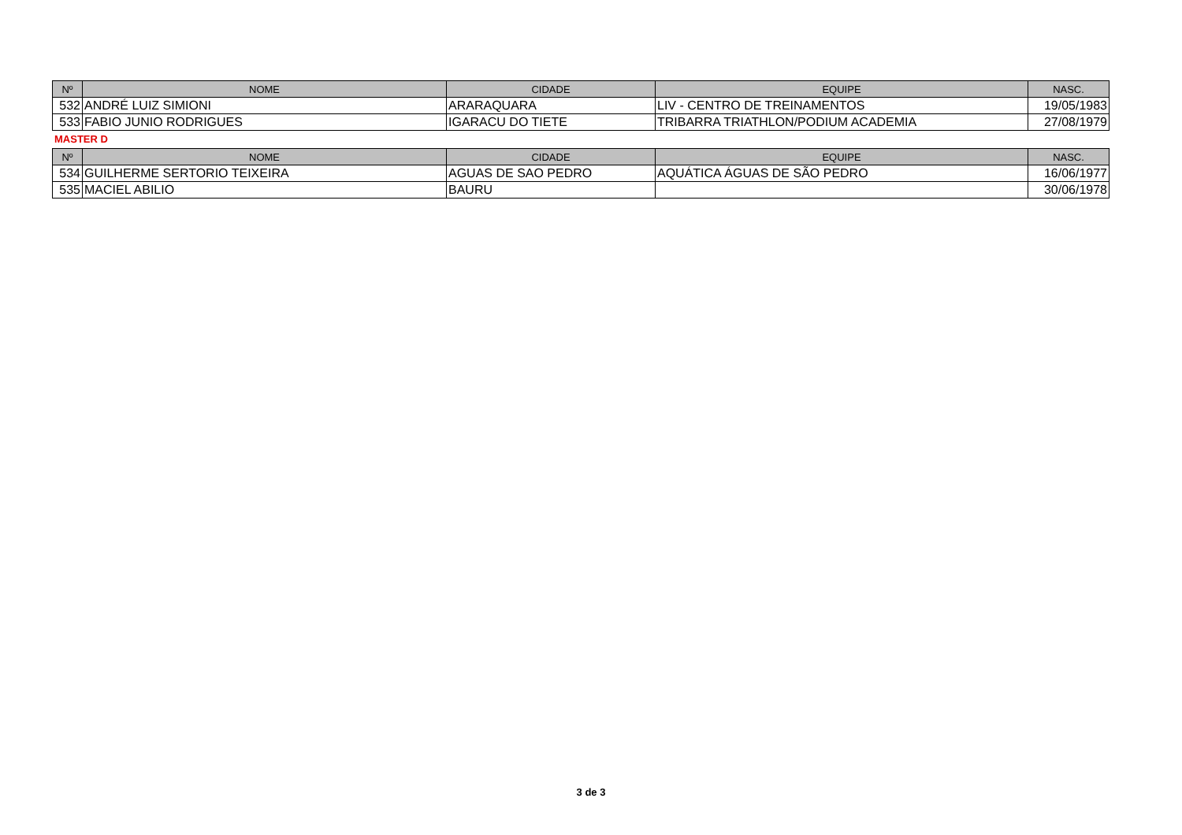| Nº | NOME | CIDADE | EQUIPE | NASC. |
| --- | --- | --- | --- | --- |
| 532 | ANDRÉ LUIZ SIMIONI | ARARAQUARA | LIV - CENTRO DE TREINAMENTOS | 19/05/1983 |
| 533 | FABIO JUNIO RODRIGUES | IGARACU DO TIETE | TRIBARRA TRIATHLON/PODIUM ACADEMIA | 27/08/1979 |
MASTER D
| Nº | NOME | CIDADE | EQUIPE | NASC. |
| --- | --- | --- | --- | --- |
| 534 | GUILHERME SERTORIO TEIXEIRA | AGUAS DE SAO PEDRO | AQUÁTICA ÁGUAS DE SÃO PEDRO | 16/06/1977 |
| 535 | MACIEL ABILIO | BAURU | | 30/06/1978 |
3 de 3